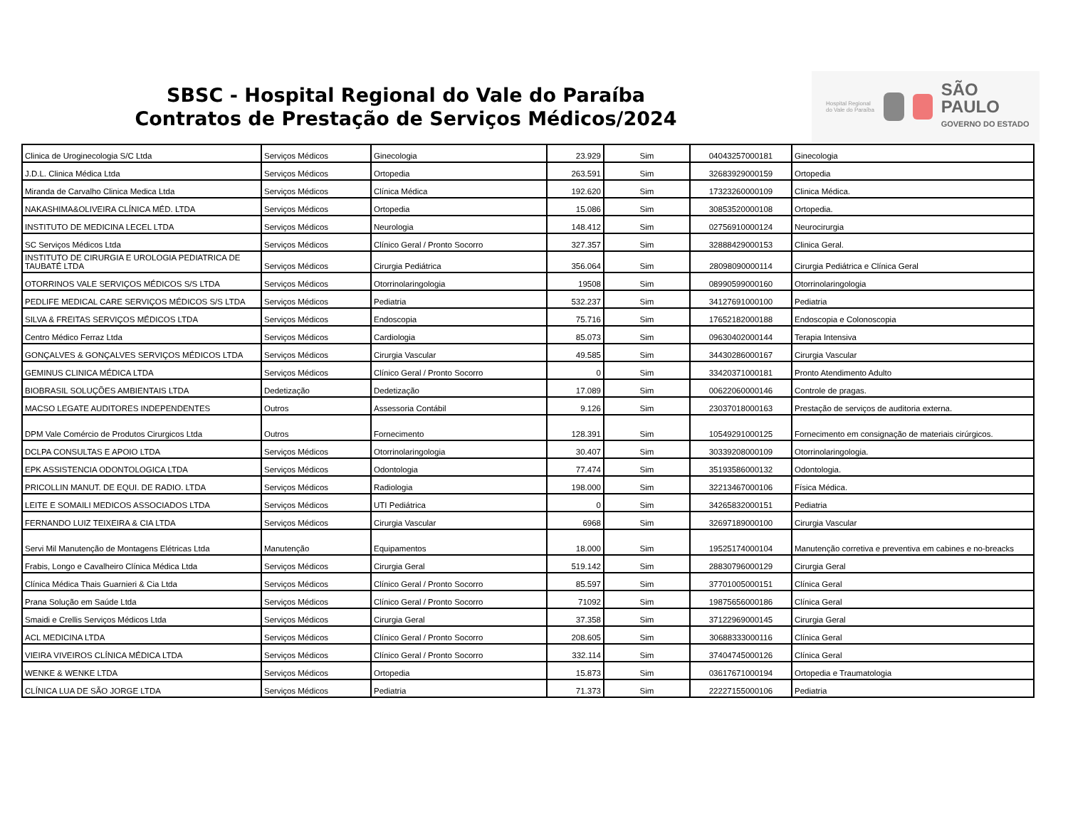SBSC - Hospital Regional do Vale do Paraíba
Contratos de Prestação de Serviços Médicos/2024
Hospital Regional do Vale do Paraíba
SÃO PAULO
GOVERNO DO ESTADO
| Clinica de Uroginecologia S/C Ltda | Serviços Médicos | Ginecologia | 23.929 | Sim | 04043257000181 | Ginecologia |
| J.D.L. Clinica Médica Ltda | Serviços Médicos | Ortopedia | 263.591 | Sim | 32683929000159 | Ortopedia |
| Miranda de Carvalho Clinica Medica Ltda | Serviços Médicos | Clínica Médica | 192.620 | Sim | 17323260000109 | Clinica Médica. |
| NAKASHIMA&OLIVEIRA CLÍNICA MÉD. LTDA | Serviços Médicos | Ortopedia | 15.086 | Sim | 30853520000108 | Ortopedia. |
| INSTITUTO DE MEDICINA LECEL LTDA | Serviços Médicos | Neurologia | 148.412 | Sim | 02756910000124 | Neurocirurgia |
| SC Serviços Médicos Ltda | Serviços Médicos | Clínico Geral / Pronto Socorro | 327.357 | Sim | 32888429000153 | Clinica Geral. |
| INSTITUTO DE CIRURGIA E UROLOGIA PEDIATRICA DE TAUBATÉ LTDA | Serviços Médicos | Cirurgia Pediátrica | 356.064 | Sim | 28098090000114 | Cirurgia Pediátrica e Clínica Geral |
| OTORRINOS VALE SERVIÇOS MÉDICOS S/S LTDA | Serviços Médicos | Otorrinolaringologia | 19508 | Sim | 08990599000160 | Otorrinolaringologia |
| PEDLIFE MEDICAL CARE SERVIÇOS MÉDICOS S/S LTDA | Serviços Médicos | Pediatria | 532.237 | Sim | 34127691000100 | Pediatria |
| SILVA & FREITAS SERVIÇOS MÉDICOS LTDA | Serviços Médicos | Endoscopia | 75.716 | Sim | 17652182000188 | Endoscopia e Colonoscopia |
| Centro Médico Ferraz Ltda | Serviços Médicos | Cardiologia | 85.073 | Sim | 09630402000144 | Terapia Intensiva |
| GONÇALVES & GONÇALVES SERVIÇOS MÉDICOS LTDA | Serviços Médicos | Cirurgia Vascular | 49.585 | Sim | 34430286000167 | Cirurgia Vascular |
| GEMINUS CLINICA MÉDICA LTDA | Serviços Médicos | Clínico Geral / Pronto Socorro | 0 | Sim | 33420371000181 | Pronto Atendimento Adulto |
| BIOBRASIL SOLUÇÕES AMBIENTAIS LTDA | Dedetização | Dedetização | 17.089 | Sim | 00622060000146 | Controle de pragas. |
| MACSO LEGATE AUDITORES INDEPENDENTES | Outros | Assessoria Contábil | 9.126 | Sim | 23037018000163 | Prestação de serviços de auditoria externa. |
| DPM Vale Comércio de Produtos Cirurgicos Ltda | Outros | Fornecimento | 128.391 | Sim | 10549291000125 | Fornecimento em consignação de materiais cirúrgicos. |
| DCLPA CONSULTAS E APOIO LTDA | Serviços Médicos | Otorrinolaringologia | 30.407 | Sim | 30339208000109 | Otorrinolaringologia. |
| EPK ASSISTENCIA ODONTOLOGICA LTDA | Serviços Médicos | Odontologia | 77.474 | Sim | 35193586000132 | Odontologia. |
| PRICOLLIN MANUT. DE EQUI. DE RADIO. LTDA | Serviços Médicos | Radiologia | 198.000 | Sim | 32213467000106 | Física Médica. |
| LEITE E SOMAILI MEDICOS ASSOCIADOS LTDA | Serviços Médicos | UTI Pediátrica | 0 | Sim | 34265832000151 | Pediatria |
| FERNANDO LUIZ TEIXEIRA & CIA LTDA | Serviços Médicos | Cirurgia Vascular | 6968 | Sim | 32697189000100 | Cirurgia Vascular |
| Servi Mil Manutenção de Montagens Elétricas Ltda | Manutenção | Equipamentos | 18.000 | Sim | 19525174000104 | Manutenção corretiva e preventiva em cabines e no-breacks |
| Frabis, Longo e Cavalheiro Clínica Médica Ltda | Serviços Médicos | Cirurgia Geral | 519.142 | Sim | 28830796000129 | Cirurgia Geral |
| Clínica Médica Thais Guarnieri & Cia Ltda | Serviços Médicos | Clínico Geral / Pronto Socorro | 85.597 | Sim | 37701005000151 | Clínica Geral |
| Prana Solução em Saúde Ltda | Serviços Médicos | Clínico Geral / Pronto Socorro | 71092 | Sim | 19875656000186 | Clínica Geral |
| Smaidi e Crellis Serviços Médicos Ltda | Serviços Médicos | Cirurgia Geral | 37.358 | Sim | 37122969000145 | Cirurgia Geral |
| ACL MEDICINA LTDA | Serviços Médicos | Clínico Geral / Pronto Socorro | 208.605 | Sim | 30688333000116 | Clínica Geral |
| VIEIRA VIVEIROS CLÍNICA MÉDICA LTDA | Serviços Médicos | Clínico Geral / Pronto Socorro | 332.114 | Sim | 37404745000126 | Clínica Geral |
| WENKE & WENKE LTDA | Serviços Médicos | Ortopedia | 15.873 | Sim | 03617671000194 | Ortopedia e Traumatologia |
| CLÍNICA LUA DE SÃO JORGE LTDA | Serviços Médicos | Pediatria | 71.373 | Sim | 22227155000106 | Pediatria |